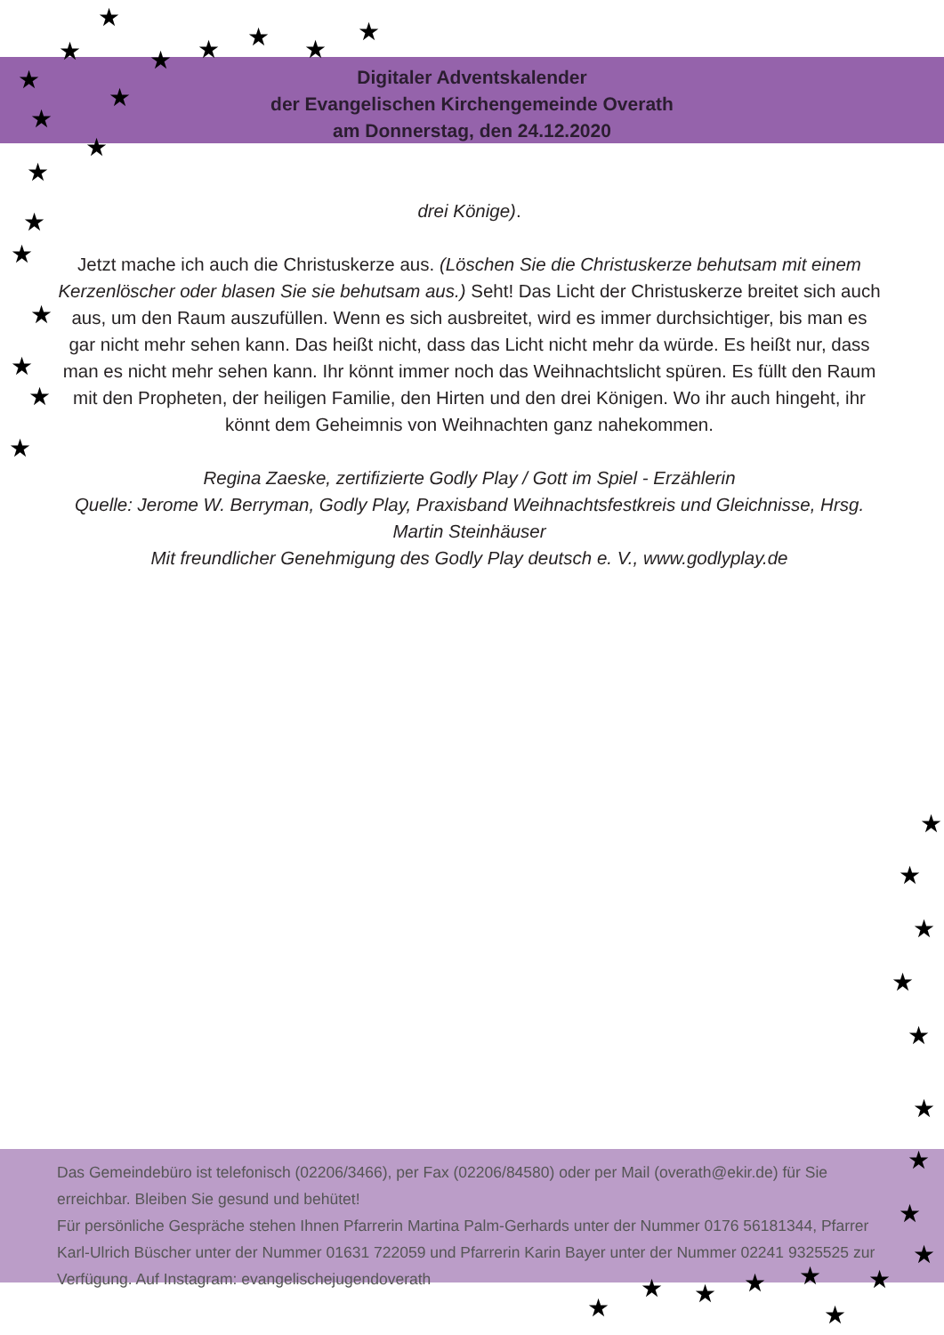★
★ ★ ★ ★ ★
★
★
★
★
★
★
★
★
★
★
★
★
Digitaler Adventskalender
der Evangelischen Kirchengemeinde Overath
am Donnerstag, den 24.12.2020
drei Könige).
Jetzt mache ich auch die Christuskerze aus. (Löschen Sie die Christuskerze behutsam mit einem Kerzenlöscher oder blasen Sie sie behutsam aus.) Seht! Das Licht der Christuskerze breitet sich auch aus, um den Raum auszufüllen. Wenn es sich ausbreitet, wird es immer durchsichtiger, bis man es gar nicht mehr sehen kann. Das heißt nicht, dass das Licht nicht mehr da würde. Es heißt nur, dass man es nicht mehr sehen kann. Ihr könnt immer noch das Weihnachtslicht spüren. Es füllt den Raum mit den Propheten, der heiligen Familie, den Hirten und den drei Königen. Wo ihr auch hingeht, ihr könnt dem Geheimnis von Weihnachten ganz nahekommen.
Regina Zaeske, zertifizierte Godly Play / Gott im Spiel - Erzählerin
Quelle: Jerome W. Berryman, Godly Play, Praxisband Weihnachtsfestkreis und Gleichnisse, Hrsg. Martin Steinhäuser
Mit freundlicher Genehmigung des Godly Play deutsch e. V., www.godlyplay.de
★
★
★
★
★
★
★
★
★
★ ★ ★ ★ ★
★ ★
Das Gemeindebüro ist telefonisch (02206/3466), per Fax (02206/84580) oder per Mail (overath@ekir.de) für Sie erreichbar. Bleiben Sie gesund und behütet!
Für persönliche Gespräche stehen Ihnen Pfarrerin Martina Palm-Gerhards unter der Nummer 0176 56181344, Pfarrer Karl-Ulrich Büscher unter der Nummer 01631 722059 und Pfarrerin Karin Bayer unter der Nummer 02241 9325525 zur Verfügung. Auf Instagram: evangelischejugendoverath